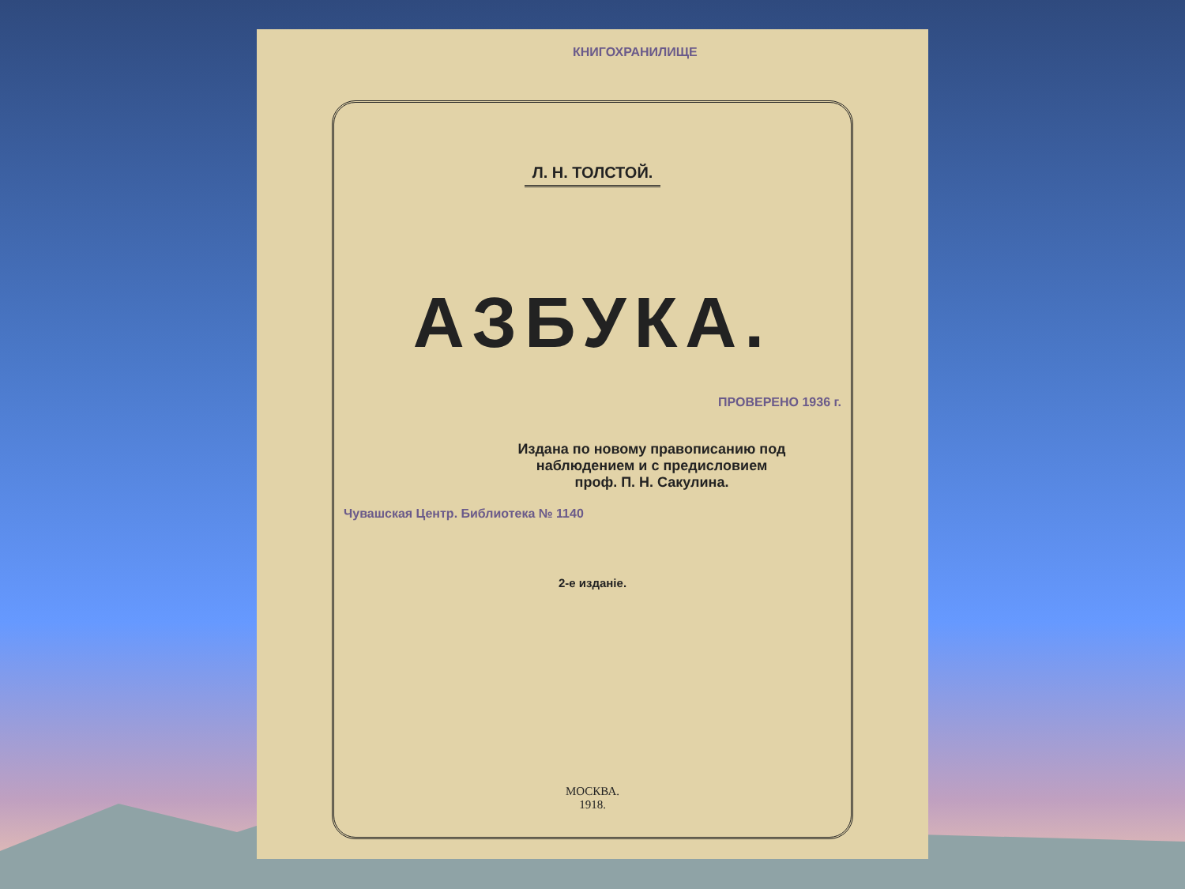КНИГОХРАНИЛИЩЕ
Л. Н. ТОЛСТОЙ.
АЗБУКА.
ПРОВЕРЕНО 1936 г.
Издана по новому правописанию под
наблюдением и с предисловием
проф. П. Н. Сакулина.
Чувашская Центр. Библиотека № 1140
2-е изданіе.
МОСКВА.
1918.